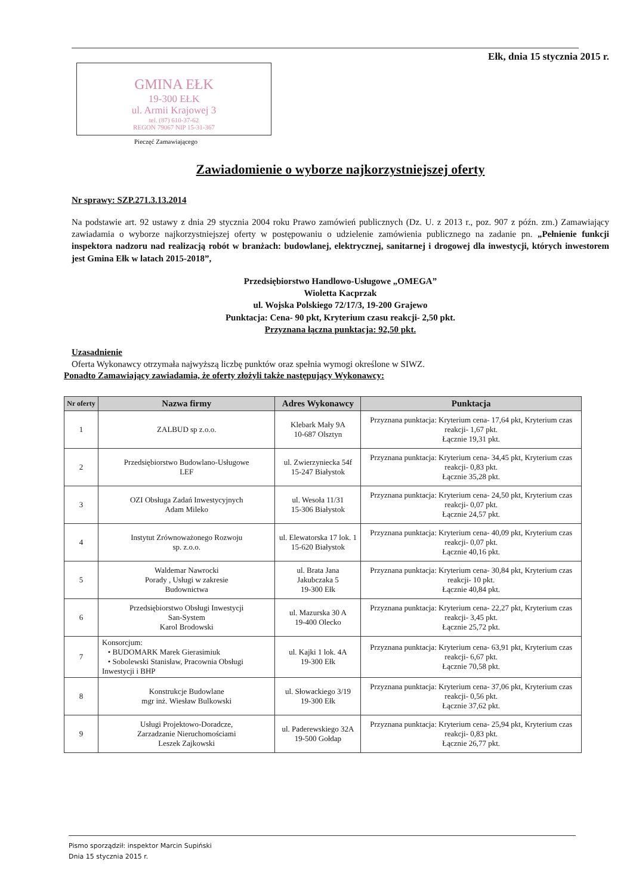Ełk, dnia 15 stycznia 2015 r.
GMINA EŁK
19-300 EŁK
ul. Armii Krajowej 3
tel. (87) 610-37-62
REGON 79067 NIP 15-31-367
Pieczęć Zamawiającego
Zawiadomienie o wyborze najkorzystniejszej oferty
Nr sprawy: SZP.271.3.13.2014
Na podstawie art. 92 ustawy z dnia 29 stycznia 2004 roku Prawo zamówień publicznych (Dz. U. z 2013 r., poz. 907 z późn. zm.) Zamawiający zawiadamia o wyborze najkorzystniejszej oferty w postępowaniu o udzielenie zamówienia publicznego na zadanie pn. „Pełnienie funkcji inspektora nadzoru nad realizacją robót w branżach: budowlanej, elektrycznej, sanitarnej i drogowej dla inwestycji, których inwestorem jest Gmina Ełk w latach 2015-2018”,
Przedsiębiorstwo Handlowo-Usługowe „OMEGA”
Wioletta Kacprzak
ul. Wojska Polskiego 72/17/3, 19-200 Grajewo
Punktacja: Cena- 90 pkt, Kryterium czasu reakcji- 2,50 pkt.
Przyznana łączna punktacja: 92,50 pkt.
Uzasadnienie
Oferta Wykonawcy otrzymała najwyższą liczbę punktów oraz spełnia wymogi określone w SIWZ.
Ponadto Zamawiający zawiadamia, że oferty złożyli także następujący Wykonawcy:
| Nr oferty | Nazwa firmy | Adres Wykonawcy | Punktacja |
| --- | --- | --- | --- |
| 1 | ZALBUD sp z.o.o. | Klebark Mały 9A 10-687 Olsztyn | Przyznana punktacja: Kryterium cena- 17,64 pkt, Kryterium czas reakcji- 1,67 pkt. Łącznie 19,31 pkt. |
| 2 | Przedsiębiorstwo Budowlano-Usługowe LEF | ul. Zwierzyniecka 54f 15-247 Białystok | Przyznana punktacja: Kryterium cena- 34,45 pkt, Kryterium czas reakcji- 0,83 pkt. Łącznie 35,28 pkt. |
| 3 | OZI Obsługa Zadań Inwestycyjnych Adam Mileko | ul. Wesoła 11/31 15-306 Białystok | Przyznana punktacja: Kryterium cena- 24,50 pkt, Kryterium czas reakcji- 0,07 pkt. Łącznie 24,57 pkt. |
| 4 | Instytut Zrównoważonego Rozwoju sp. z.o.o. | ul. Elewatorska 17 lok. 1 15-620 Białystok | Przyznana punktacja: Kryterium cena- 40,09 pkt, Kryterium czas reakcji- 0,07 pkt. Łącznie 40,16 pkt. |
| 5 | Waldemar Nawrocki Porady , Usługi w zakresie Budownictwa | ul. Brata Jana Jakubczaka 5 19-300 Ełk | Przyznana punktacja: Kryterium cena- 30,84 pkt, Kryterium czas reakcji- 10 pkt. Łącznie 40,84 pkt. |
| 6 | Przedsiębiorstwo Obsługi Inwestycji San-System Karol Brodowski | ul. Mazurska 30 A 19-400 Olecko | Przyznana punktacja: Kryterium cena- 22,27 pkt, Kryterium czas reakcji- 3,45 pkt. Łącznie 25,72 pkt. |
| 7 | Konsorcjum: • BUDOMARK Marek Gierasimiuk • Sobolewski Stanisław, Pracownia Obsługi Inwestycji i BHP | ul. Kajki 1 lok. 4A 19-300 Ełk | Przyznana punktacja: Kryterium cena- 63,91 pkt, Kryterium czas reakcji- 6,67 pkt. Łącznie 70,58 pkt. |
| 8 | Konstrukcje Budowlane mgr inż. Wiesław Bulkowski | ul. Słowackiego 3/19 19-300 Ełk | Przyznana punktacja: Kryterium cena- 37,06 pkt, Kryterium czas reakcji- 0,56 pkt. Łącznie 37,62 pkt. |
| 9 | Usługi Projektowo-Doradcze, Zarzadzanie Nieruchomościami Leszek Zajkowski | ul. Paderewskiego 32A 19-500 Gołdap | Przyznana punktacja: Kryterium cena- 25,94 pkt, Kryterium czas reakcji- 0,83 pkt. Łącznie 26,77 pkt. |
Pismo sporządził: inspektor Marcin Supiński
Dnia 15 stycznia 2015 r.